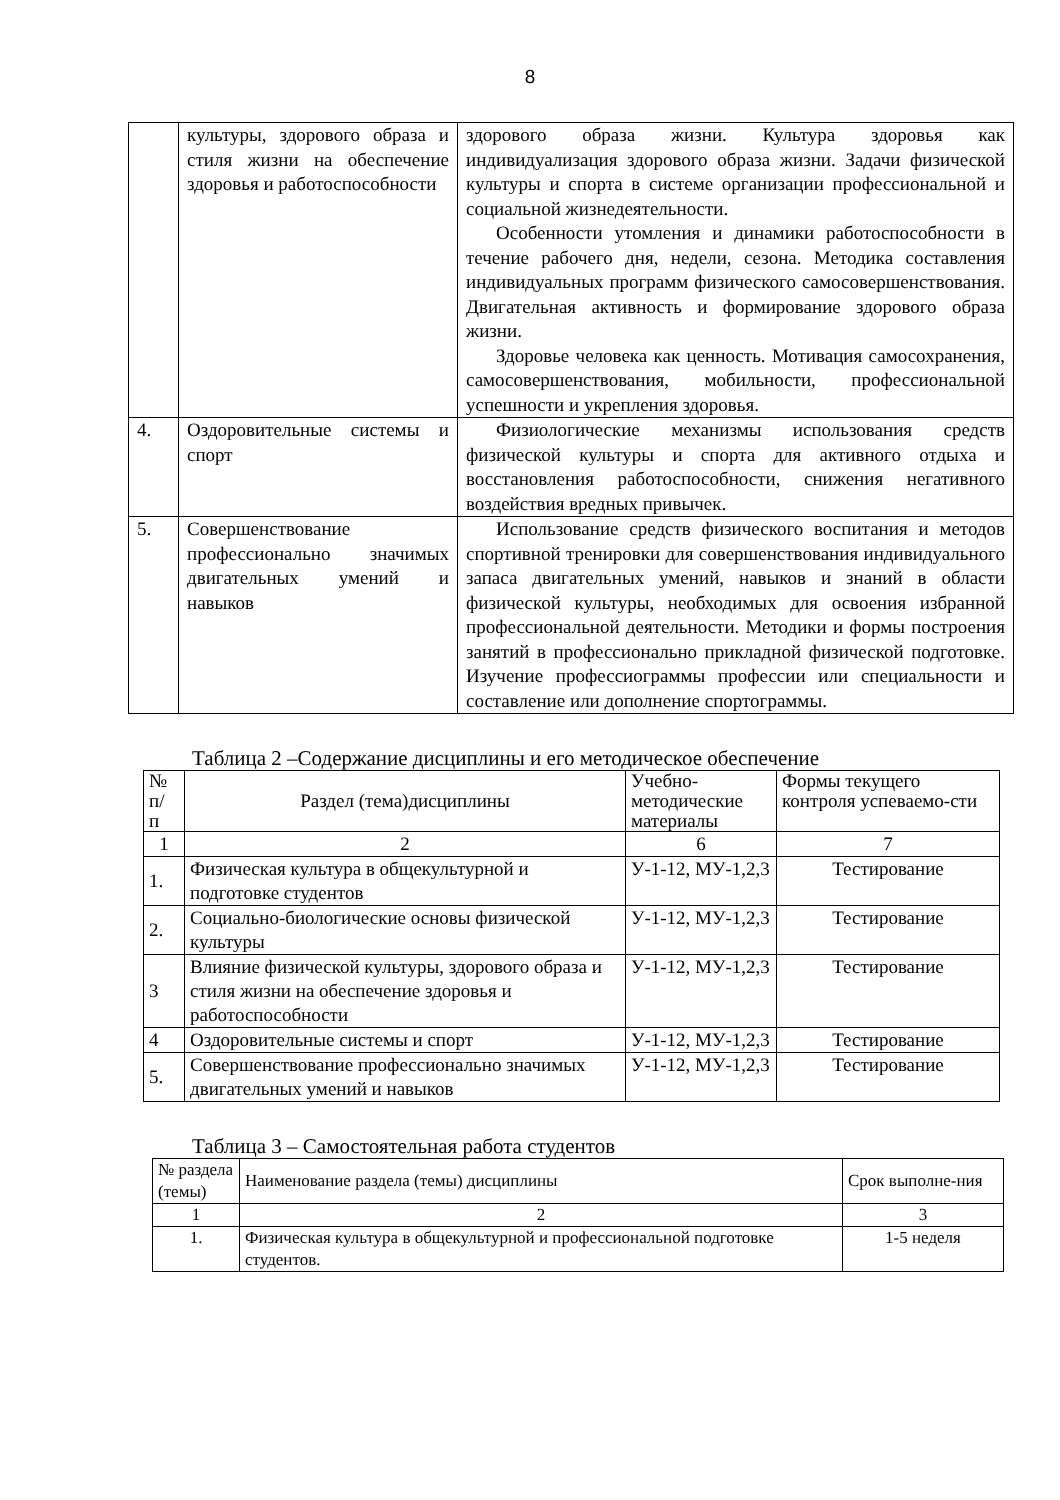8
| | культуры, здорового образа и стиля жизни на обеспечение здоровья и работоспособности | здорового образа жизни. Культура здоровья как индивидуализация здорового образа жизни. Задачи физической культуры и спорта в системе организации профессиональной и социальной жизнедеятельности. Особенности утомления и динамики работоспособности в течение рабочего дня, недели, сезона. Методика составления индивидуальных программ физического самосовершенствования. Двигательная активность и формирование здорового образа жизни. Здоровье человека как ценность. Мотивация самосохранения, самосовершенствования, мобильности, профессиональной успешности и укрепления здоровья. |
| 4. | Оздоровительные системы и спорт | Физиологические механизмы использования средств физической культуры и спорта для активного отдыха и восстановления работоспособности, снижения негативного воздействия вредных привычек. |
| 5. | Совершенствование профессионально значимых двигательных умений и навыков | Использование средств физического воспитания и методов спортивной тренировки для совершенствования индивидуального запаса двигательных умений, навыков и знаний в области физической культуры, необходимых для освоения избранной профессиональной деятельности. Методики и формы построения занятий в профессионально прикладной физической подготовке. Изучение профессиограммы профессии или специальности и составление или дополнение спортограммы. |
Таблица 2 –Содержание дисциплины и его методическое обеспечение
| № п/ п | Раздел (тема)дисциплины | Учебно-методические материалы | Формы текущего контроля успеваемо-сти |
| --- | --- | --- | --- |
| 1 | 2 | 6 | 7 |
| 1. | Физическая культура в общекультурной и подготовке студентов | У-1-12, МУ-1,2,3 | Тестирование |
| 2. | Социально-биологические основы физической культуры | У-1-12, МУ-1,2,3 | Тестирование |
| 3 | Влияние физической культуры, здорового образа и стиля жизни на обеспечение здоровья и работоспособности | У-1-12, МУ-1,2,3 | Тестирование |
| 4 | Оздоровительные системы и спорт | У-1-12, МУ-1,2,3 | Тестирование |
| 5. | Совершенствование профессионально значимых двигательных умений и навыков | У-1-12, МУ-1,2,3 | Тестирование |
Таблица 3 – Самостоятельная работа студентов
| № раздела (темы) | Наименование раздела (темы) дисциплины | Срок выполне-ния |
| --- | --- | --- |
| 1 | 2 | 3 |
| 1. | Физическая культура в общекультурной и профессиональной подготовке студентов. | 1-5 неделя |